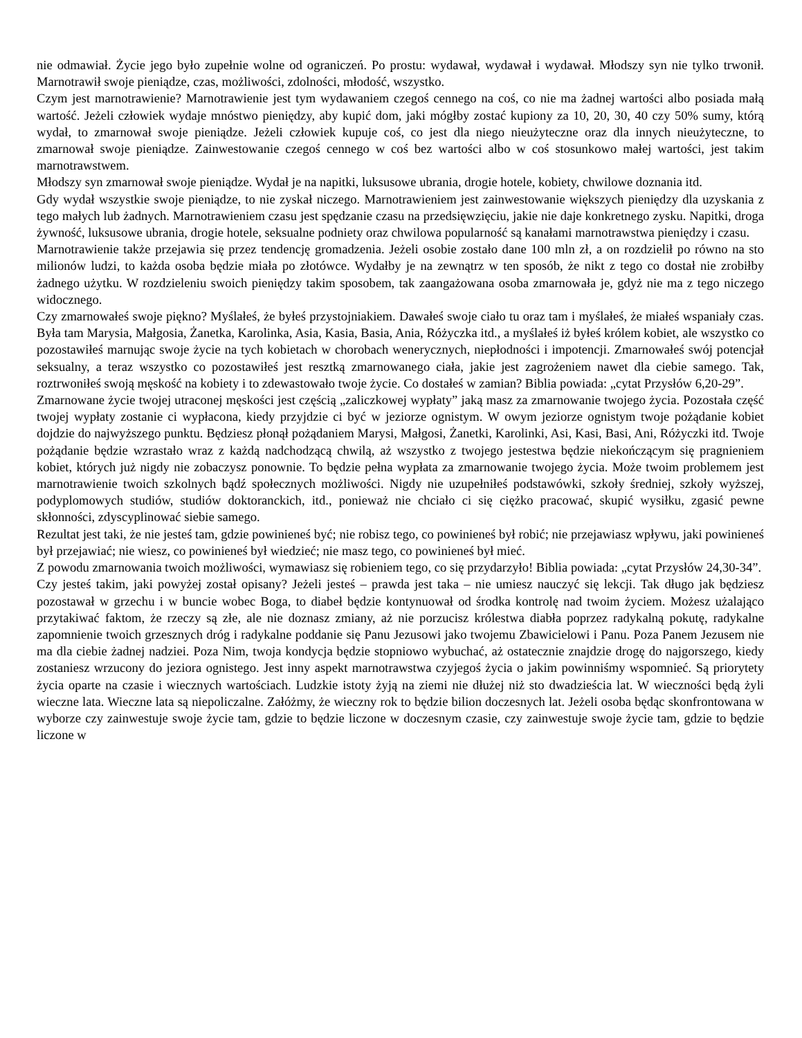nie odmawiał. Życie jego było zupełnie wolne od ograniczeń. Po prostu: wydawał, wydawał i wydawał. Młodszy syn nie tylko trwonił. Marnotrawił swoje pieniądze, czas, możliwości, zdolności, młodość, wszystko.
Czym jest marnotrawienie? Marnotrawienie jest tym wydawaniem czegoś cennego na coś, co nie ma żadnej wartości albo posiada małą wartość. Jeżeli człowiek wydaje mnóstwo pieniędzy, aby kupić dom, jaki mógłby zostać kupiony za 10, 20, 30, 40 czy 50% sumy, którą wydał, to zmarnował swoje pieniądze. Jeżeli człowiek kupuje coś, co jest dla niego nieużyteczne oraz dla innych nieużyteczne, to zmarnował swoje pieniądze. Zainwestowanie czegoś cennego w coś bez wartości albo w coś stosunkowo małej wartości, jest takim marnotrawstwem.
Młodszy syn zmarnował swoje pieniądze. Wydał je na napitki, luksusowe ubrania, drogie hotele, kobiety, chwilowe doznania itd.
Gdy wydał wszystkie swoje pieniądze, to nie zyskał niczego. Marnotrawieniem jest zainwestowanie większych pieniędzy dla uzyskania z tego małych lub żadnych. Marnotrawieniem czasu jest spędzanie czasu na przedsięwzięciu, jakie nie daje konkretnego zysku. Napitki, droga żywność, luksusowe ubrania, drogie hotele, seksualne podniety oraz chwilowa popularność są kanałami marnotrawstwa pieniędzy i czasu.
Marnotrawienie także przejawia się przez tendencję gromadzenia. Jeżeli osobie zostało dane 100 mln zł, a on rozdzielił po równo na sto milionów ludzi, to każda osoba będzie miała po złotówce. Wydałby je na zewnątrz w ten sposób, że nikt z tego co dostał nie zrobiłby żadnego użytku. W rozdzieleniu swoich pieniędzy takim sposobem, tak zaangażowana osoba zmarnowała je, gdyż nie ma z tego niczego widocznego.
Czy zmarnowałeś swoje piękno? Myślałeś, że byłeś przystojniakiem. Dawałeś swoje ciało tu oraz tam i myślałeś, że miałeś wspaniały czas. Była tam Marysia, Małgosia, Żanetka, Karolinka, Asia, Kasia, Basia, Ania, Różyczka itd., a myślałeś iż byłeś królem kobiet, ale wszystko co pozostawiłeś marnując swoje życie na tych kobietach w chorobach wenerycznych, niepłodności i impotencji. Zmarnowałeś swój potencjał seksualny, a teraz wszystko co pozostawiłeś jest resztką zmarnowanego ciała, jakie jest zagrożeniem nawet dla ciebie samego. Tak, roztrwoniłeś swoją męskość na kobiety i to zdewastowało twoje życie. Co dostałeś w zamian? Biblia powiada: „cytat Przysłów 6,20-29”.
Zmarnowane życie twojej utraconej męskości jest częścią „zaliczkowej wypłaty” jaką masz za zmarnowanie twojego życia. Pozostała część twojej wypłaty zostanie ci wypłacona, kiedy przyjdzie ci być w jeziorze ognistym. W owym jeziorze ognistym twoje pożądanie kobiet dojdzie do najwyższego punktu. Będziesz płonął pożądaniem Marysi, Małgosi, Żanetki, Karolinki, Asi, Kasi, Basi, Ani, Różyczki itd. Twoje pożądanie będzie wzrastało wraz z każdą nadchodzącą chwilą, aż wszystko z twojego jestestwa będzie niekończącym się pragnieniem kobiet, których już nigdy nie zobaczysz ponownie. To będzie pełna wypłata za zmarnowanie twojego życia. Może twoim problemem jest marnotrawienie twoich szkolnych bądź społecznych możliwości. Nigdy nie uzupełniłeś podstawówki, szkoły średniej, szkoły wyższej, podyplomowych studiów, studiów doktoranckich, itd., ponieważ nie chciało ci się ciężko pracować, skupić wysiłku, zgasić pewne skłonności, zdyscyplinować siebie samego.
Rezultat jest taki, że nie jesteś tam, gdzie powinieneś być; nie robisz tego, co powinieneś był robić; nie przejawiasz wpływu, jaki powinieneś był przejawiać; nie wiesz, co powinieneś był wiedzieć; nie masz tego, co powinieneś był mieć.
Z powodu zmarnowania twoich możliwości, wymawiasz się robieniem tego, co się przydarzyło! Biblia powiada: „cytat Przysłów 24,30-34”.
Czy jesteś takim, jaki powyżej został opisany? Jeżeli jesteś – prawda jest taka – nie umiesz nauczyć się lekcji. Tak długo jak będziesz pozostawał w grzechu i w buncie wobec Boga, to diabeł będzie kontynuował od środka kontrolę nad twoim życiem. Możesz użalająco przytakiwać faktom, że rzeczy są złe, ale nie doznasz zmiany, aż nie porzucisz królestwa diabła poprzez radykalną pokutę, radykalne zapomnienie twoich grzesznych dróg i radykalne poddanie się Panu Jezusowi jako twojemu Zbawicielowi i Panu. Poza Panem Jezusem nie ma dla ciebie żadnej nadziei. Poza Nim, twoja kondycja będzie stopniowo wybuchać, aż ostatecznie znajdzie drogę do najgorszego, kiedy zostaniesz wrzucony do jeziora ognistego. Jest inny aspekt marnotrawstwa czyjegoś życia o jakim powinniśmy wspomnieć. Są priorytety życia oparte na czasie i wiecznych wartościach. Ludzkie istoty żyją na ziemi nie dłużej niż sto dwadzieścia lat. W wieczności będą żyli wieczne lata. Wieczne lata są niepoliczalne. Załóżmy, że wieczny rok to będzie bilion doczesnych lat. Jeżeli osoba będąc skonfrontowana w wyborze czy zainwestuje swoje życie tam, gdzie to będzie liczone w doczesnym czasie, czy zainwestuje swoje życie tam, gdzie to będzie liczone w